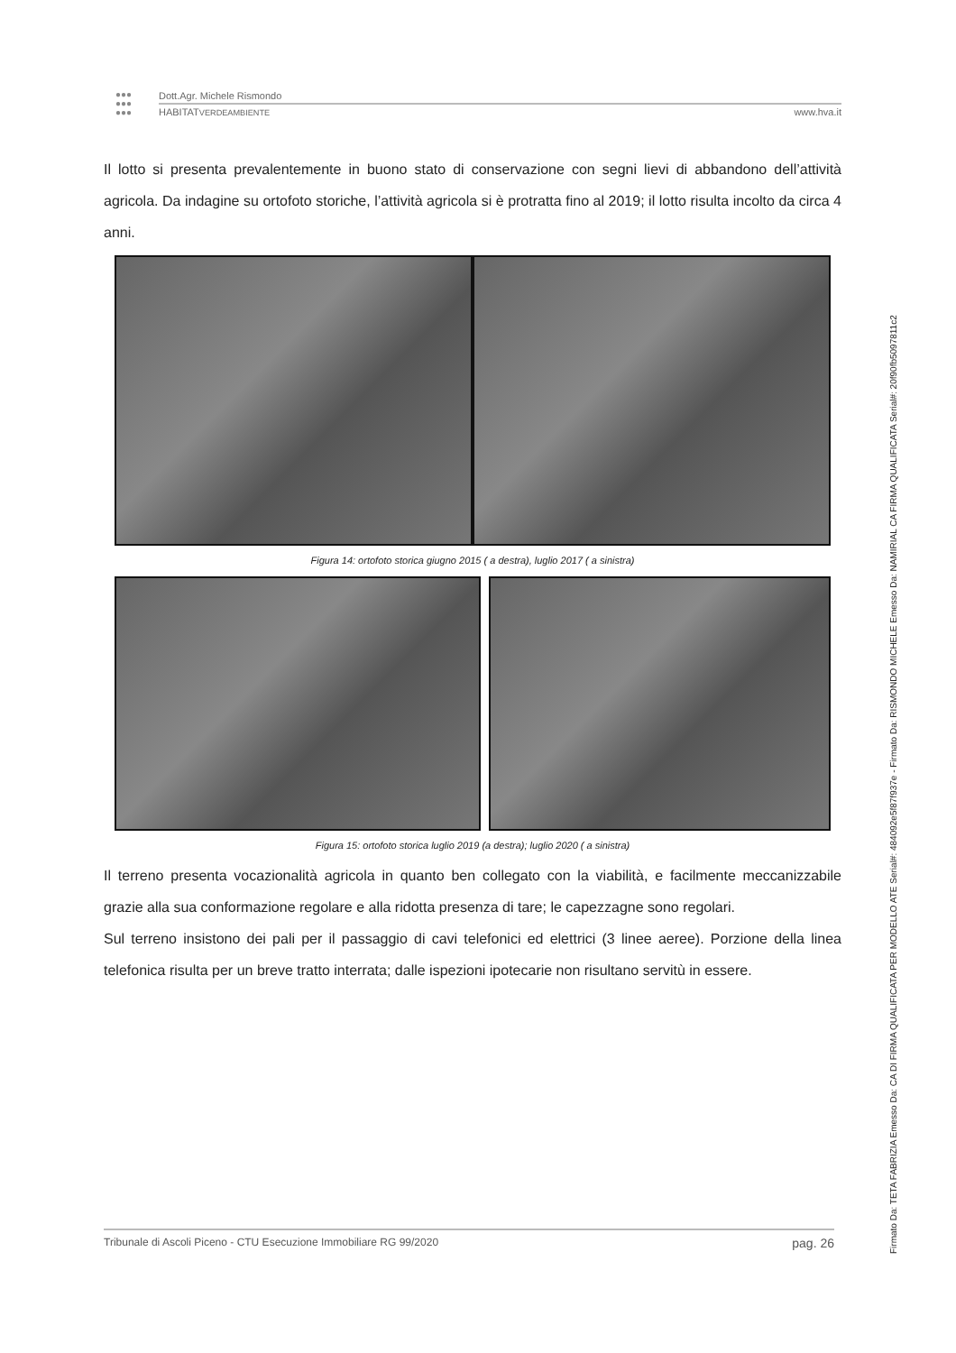●●●
●●●
●●●
Dott.Agr. Michele Rismondo
HABITATVERDEAMBIENTE www.hva.it
Il lotto si presenta prevalentemente in buono stato di conservazione con segni lievi di abbandono dell’attività agricola. Da indagine su ortofoto storiche, l’attività agricola si è protratta fino al 2019; il lotto risulta incolto da circa 4 anni.
Figura 14: ortofoto storica giugno 2015 ( a destra), luglio 2017 ( a sinistra)
Figura 15: ortofoto storica luglio 2019 (a destra); luglio 2020 ( a sinistra)
Il terreno presenta vocazionalità agricola in quanto ben collegato con la viabilità, e facilmente meccanizzabile grazie alla sua conformazione regolare e alla ridotta presenza di tare; le capezzagne sono regolari.
Sul terreno insistono dei pali per il passaggio di cavi telefonici ed elettrici (3 linee aeree). Porzione della linea telefonica risulta per un breve tratto interrata; dalle ispezioni ipotecarie non risultano servitù in essere.
Tribunale di Ascoli Piceno - CTU Esecuzione Immobiliare RG 99/2020 pag. 26
Firmato Da: TETA FABRIZIA Emesso Da: CA DI FIRMA QUALIFICATA PER MODELLO ATE Serial#: 484092e5f87f937e - Firmato Da: RISMONDO MICHELE Emesso Da: NAMIRIAL CA FIRMA QUALIFICATA Serial#: 20f90fb5097811c2